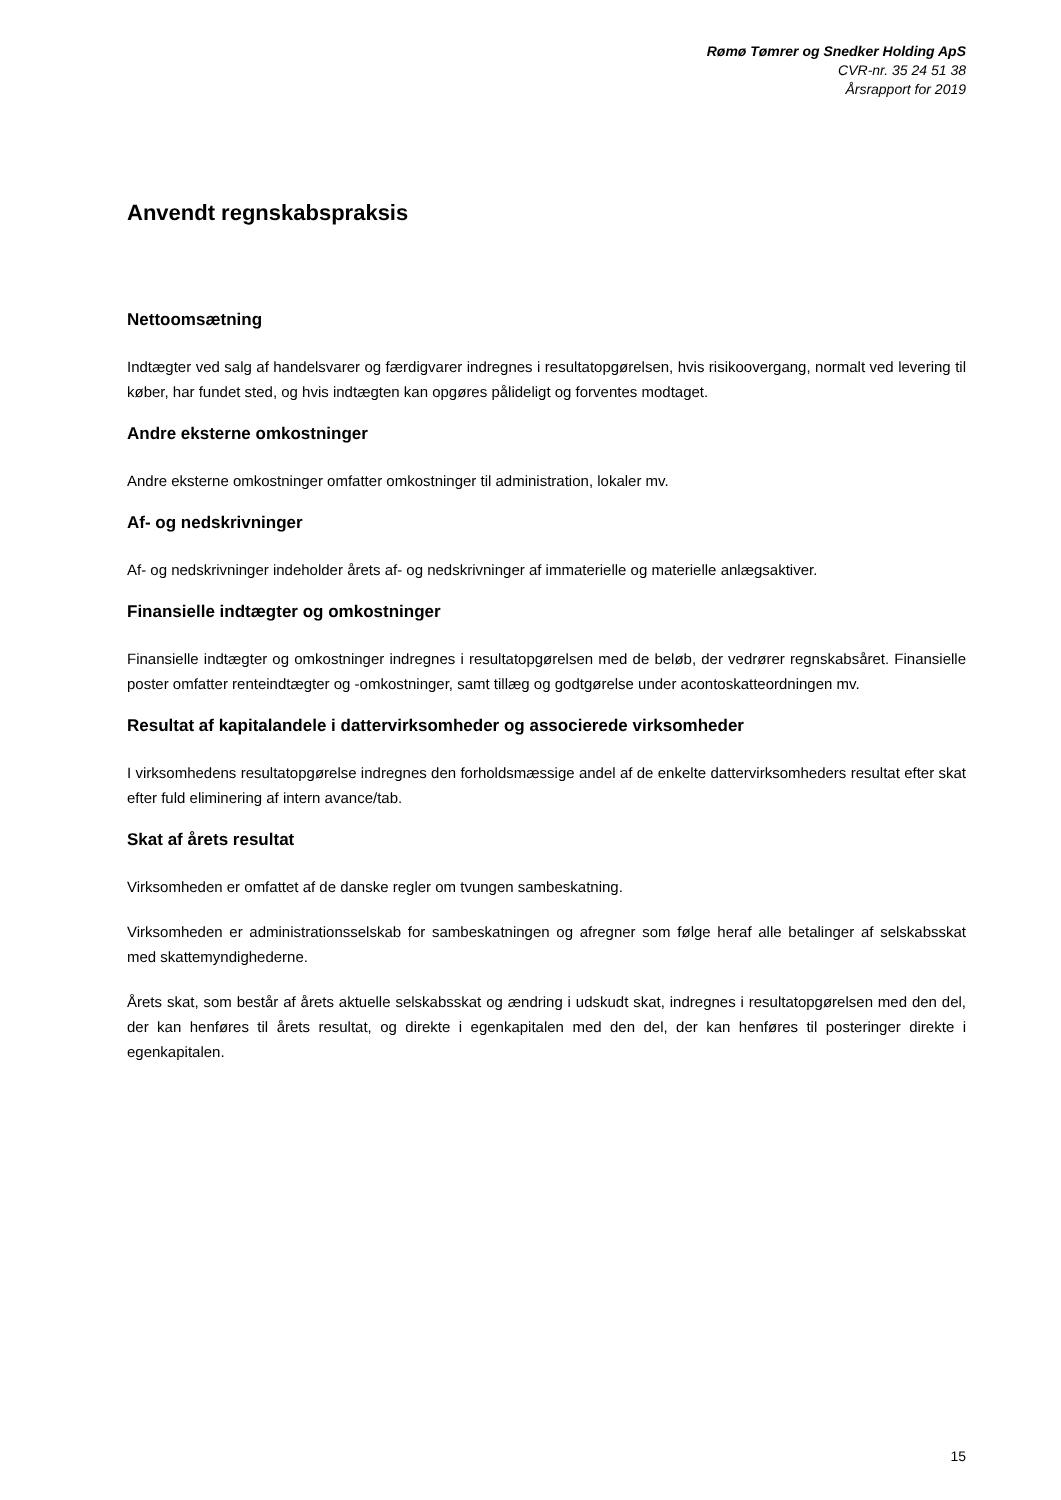Rømø Tømrer og Snedker Holding ApS
CVR-nr. 35 24 51 38
Årsrapport for 2019
Anvendt regnskabspraksis
Nettoomsætning
Indtægter ved salg af handelsvarer og færdigvarer indregnes i resultatopgørelsen, hvis risikoovergang, normalt ved levering til køber, har fundet sted, og hvis indtægten kan opgøres pålideligt og forventes modtaget.
Andre eksterne omkostninger
Andre eksterne omkostninger omfatter omkostninger til administration, lokaler mv.
Af- og nedskrivninger
Af- og nedskrivninger indeholder årets af- og nedskrivninger af immaterielle og materielle anlægsaktiver.
Finansielle indtægter og omkostninger
Finansielle indtægter og omkostninger indregnes i resultatopgørelsen med de beløb, der vedrører regnskabsåret. Finansielle poster omfatter renteindtægter og -omkostninger, samt tillæg og godtgørelse under acontoskatteordningen mv.
Resultat af kapitalandele i dattervirksomheder og associerede virksomheder
I virksomhedens resultatopgørelse indregnes den forholdsmæssige andel af de enkelte dattervirksomheders resultat efter skat efter fuld eliminering af intern avance/tab.
Skat af årets resultat
Virksomheden er omfattet af de danske regler om tvungen sambeskatning.
Virksomheden er administrationsselskab for sambeskatningen og afregner som følge heraf alle betalinger af selskabsskat med skattemyndighederne.
Årets skat, som består af årets aktuelle selskabsskat og ændring i udskudt skat, indregnes i resultatopgørelsen med den del, der kan henføres til årets resultat, og direkte i egenkapitalen med den del, der kan henføres til posteringer direkte i egenkapitalen.
15